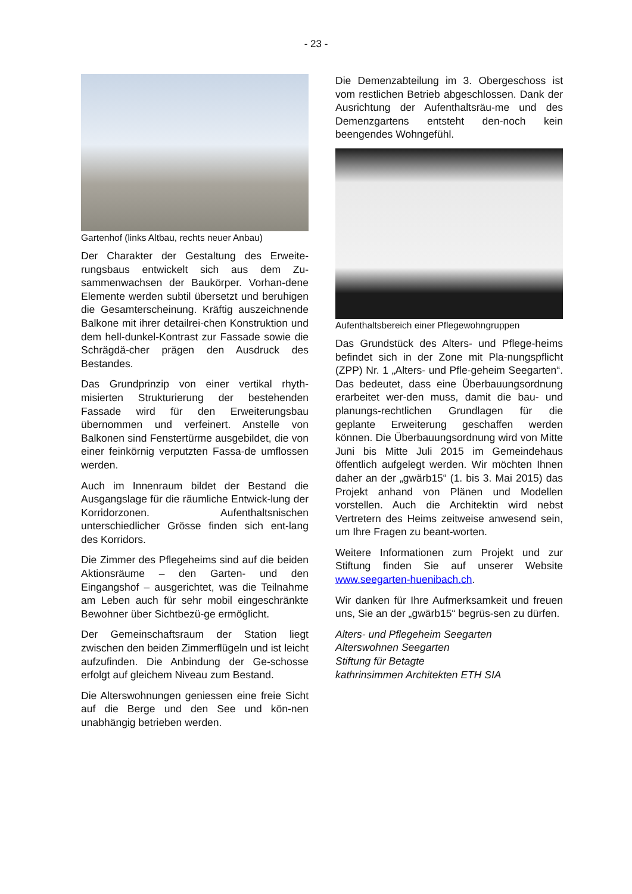- 23 -
Gartenhof (links Altbau, rechts neuer Anbau)
Der Charakter der Gestaltung des Erweite-rungsbaus entwickelt sich aus dem Zu-sammenwachsen der Baukörper. Vorhan-dene Elemente werden subtil übersetzt und beruhigen die Gesamterscheinung. Kräftig auszeichnende Balkone mit ihrer detailrei-chen Konstruktion und dem hell-dunkel-Kontrast zur Fassade sowie die Schrägdä-cher prägen den Ausdruck des Bestandes.
Das Grundprinzip von einer vertikal rhyth-misierten Strukturierung der bestehenden Fassade wird für den Erweiterungsbau übernommen und verfeinert. Anstelle von Balkonen sind Fenstertürme ausgebildet, die von einer feinkörnig verputzten Fassa-de umflossen werden.
Auch im Innenraum bildet der Bestand die Ausgangslage für die räumliche Entwick-lung der Korridorzonen. Aufenthaltsnischen unterschiedlicher Grösse finden sich ent-lang des Korridors.
Die Zimmer des Pflegeheims sind auf die beiden Aktionsräume – den Garten- und den Eingangshof – ausgerichtet, was die Teilnahme am Leben auch für sehr mobil eingeschränkte Bewohner über Sichtbezü-ge ermöglicht.
Der Gemeinschaftsraum der Station liegt zwischen den beiden Zimmerflügeln und ist leicht aufzufinden. Die Anbindung der Ge-schosse erfolgt auf gleichem Niveau zum Bestand.
Die Alterswohnungen geniessen eine freie Sicht auf die Berge und den See und kön-nen unabhängig betrieben werden.
Die Demenzabteilung im 3. Obergeschoss ist vom restlichen Betrieb abgeschlossen. Dank der Ausrichtung der Aufenthaltsräu-me und des Demenzgartens entsteht den-noch kein beengendes Wohngefühl.
Aufenthaltsbereich einer Pflegewohngruppen
Das Grundstück des Alters- und Pflege-heims befindet sich in der Zone mit Pla-nungspflicht (ZPP) Nr. 1 „Alters- und Pfle-geheim Seegarten“. Das bedeutet, dass eine Überbauungsordnung erarbeitet wer-den muss, damit die bau- und planungs-rechtlichen Grundlagen für die geplante Erweiterung geschaffen werden können. Die Überbauungsordnung wird von Mitte Juni bis Mitte Juli 2015 im Gemeindehaus öffentlich aufgelegt werden. Wir möchten Ihnen daher an der „gwärb15“ (1. bis 3. Mai 2015) das Projekt anhand von Plänen und Modellen vorstellen. Auch die Architektin wird nebst Vertretern des Heims zeitweise anwesend sein, um Ihre Fragen zu beant-worten.
Weitere Informationen zum Projekt und zur Stiftung finden Sie auf unserer Website www.seegarten-huenibach.ch.
Wir danken für Ihre Aufmerksamkeit und freuen uns, Sie an der „gwärb15“ begrüs-sen zu dürfen.
Alters- und Pflegeheim Seegarten
Alterswohnen Seegarten
Stiftung für Betagte
kathrinsimmen Architekten ETH SIA